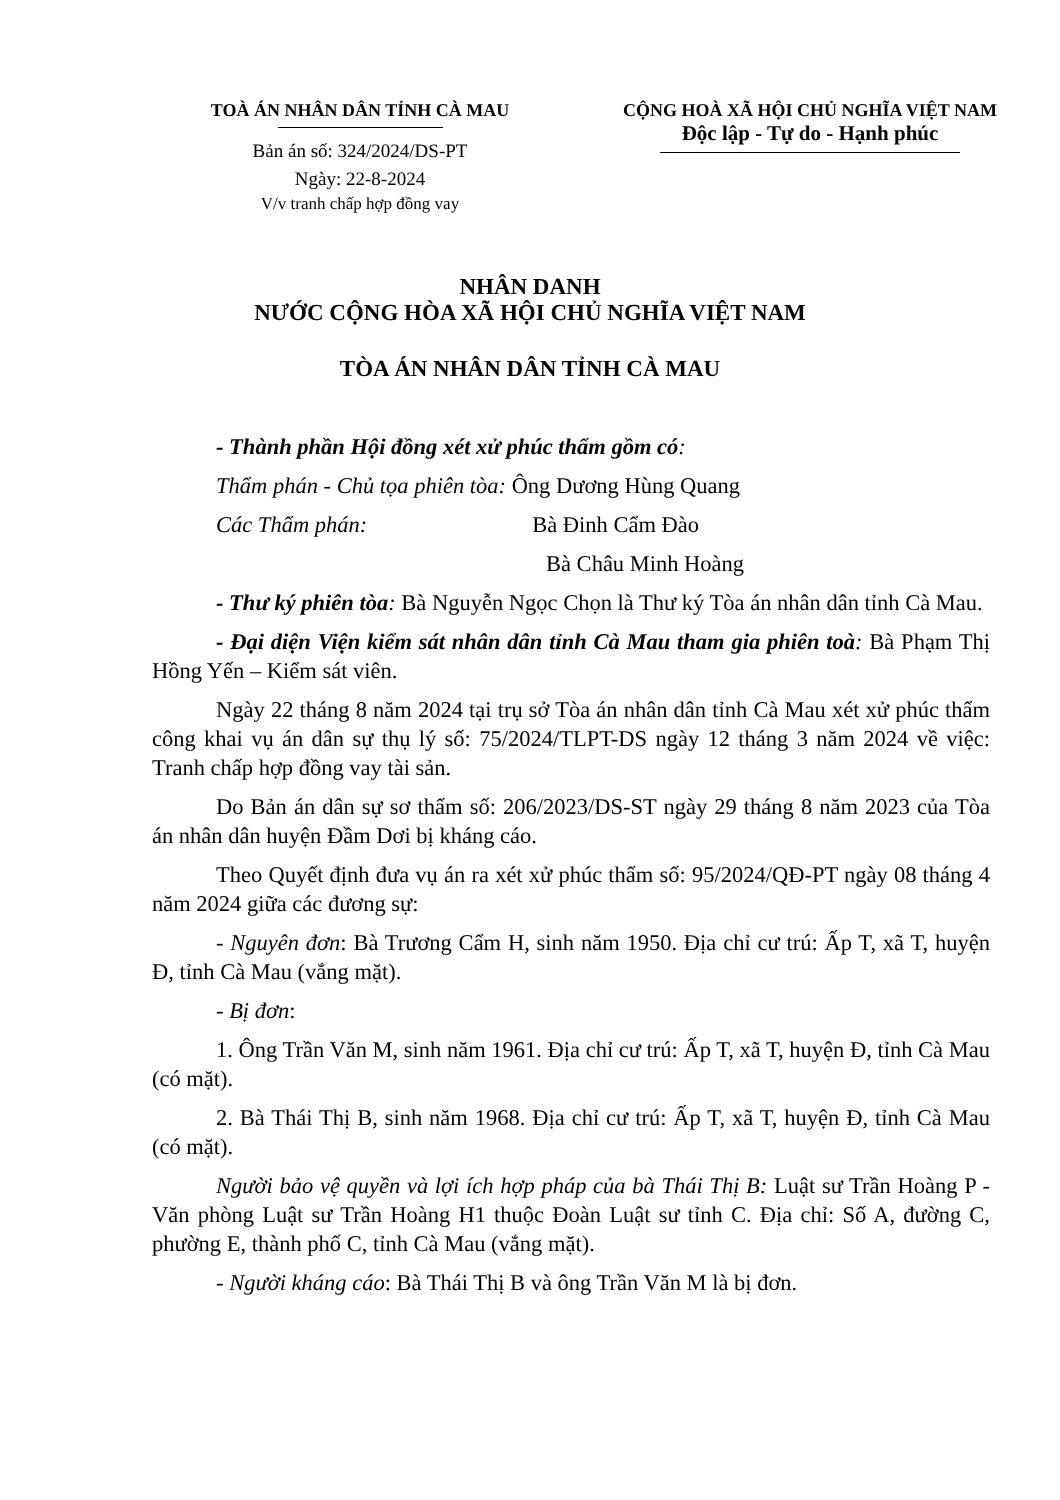TOÀ ÁN NHÂN DÂN TỈNH CÀ MAU
Bản án số: 324/2024/DS-PT
Ngày: 22-8-2024
V/v tranh chấp hợp đồng vay
CỘNG HOÀ XÃ HỘI CHỦ NGHĨA VIỆT NAM
Độc lập - Tự do - Hạnh phúc
NHÂN DANH
NƯỚC CỘNG HÒA XÃ HỘI CHỦ NGHĨA VIỆT NAM
TÒA ÁN NHÂN DÂN TỈNH CÀ MAU
- Thành phần Hội đồng xét xử phúc thẩm gồm có:
Thẩm phán - Chủ tọa phiên tòa: Ông Dương Hùng Quang
Các Thẩm phán: Bà Đinh Cẩm Đào
Bà Châu Minh Hoàng
- Thư ký phiên tòa: Bà Nguyễn Ngọc Chọn là Thư ký Tòa án nhân dân tỉnh Cà Mau.
- Đại diện Viện kiểm sát nhân dân tỉnh Cà Mau tham gia phiên toà: Bà Phạm Thị Hồng Yến – Kiểm sát viên.
Ngày 22 tháng 8 năm 2024 tại trụ sở Tòa án nhân dân tỉnh Cà Mau xét xử phúc thẩm công khai vụ án dân sự thụ lý số: 75/2024/TLPT-DS ngày 12 tháng 3 năm 2024 về việc: Tranh chấp hợp đồng vay tài sản.
Do Bản án dân sự sơ thẩm số: 206/2023/DS-ST ngày 29 tháng 8 năm 2023 của Tòa án nhân dân huyện Đầm Dơi bị kháng cáo.
Theo Quyết định đưa vụ án ra xét xử phúc thẩm số: 95/2024/QĐ-PT ngày 08 tháng 4 năm 2024 giữa các đương sự:
- Nguyên đơn: Bà Trương Cẩm H, sinh năm 1950. Địa chỉ cư trú: Ấp T, xã T, huyện Đ, tỉnh Cà Mau (vắng mặt).
- Bị đơn:
1. Ông Trần Văn M, sinh năm 1961. Địa chỉ cư trú: Ấp T, xã T, huyện Đ, tỉnh Cà Mau (có mặt).
2. Bà Thái Thị B, sinh năm 1968. Địa chỉ cư trú: Ấp T, xã T, huyện Đ, tỉnh Cà Mau (có mặt).
Người bảo vệ quyền và lợi ích hợp pháp của bà Thái Thị B: Luật sư Trần Hoàng P - Văn phòng Luật sư Trần Hoàng H1 thuộc Đoàn Luật sư tỉnh C. Địa chỉ: Số A, đường C, phường E, thành phố C, tỉnh Cà Mau (vắng mặt).
- Người kháng cáo: Bà Thái Thị B và ông Trần Văn M là bị đơn.